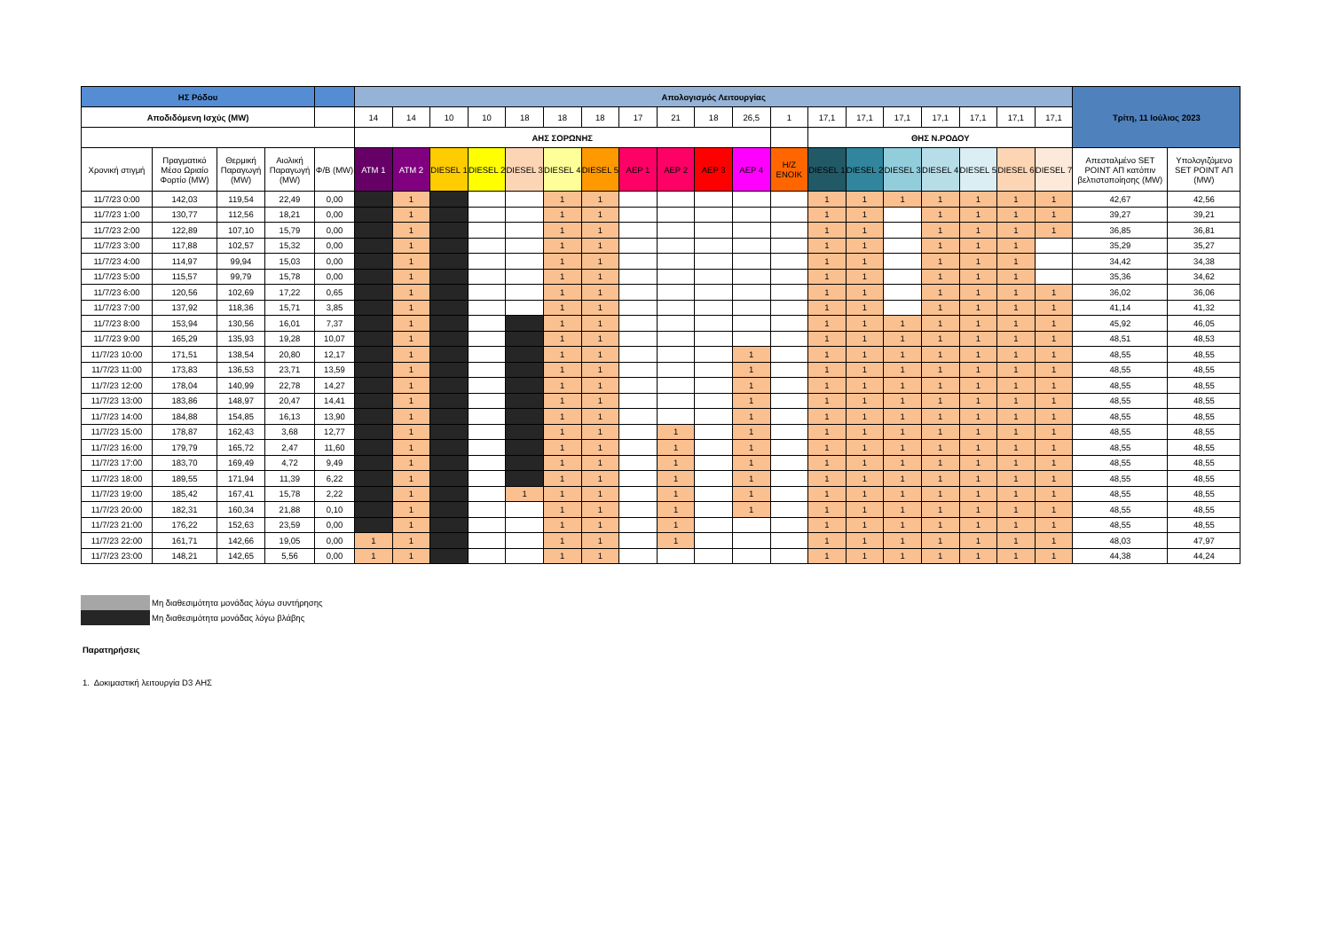| ΗΣ Ρόδου | | | | | Απολογισμός Λειτουργίας | | | | | | | | | | | | | | | | | | | Τρίτη, 11 Ιούλιος 2023 | |
| --- | --- | --- | --- | --- | --- | --- | --- | --- | --- | --- | --- | --- | --- | --- | --- | --- | --- | --- | --- | --- | --- | --- | --- | --- | --- |
| Αποδιδόμενη Ισχύς (MW) | | | | | 14 | 14 | 10 | 10 | 18 | 18 | 18 | 17 | 21 | 18 | 26,5 | 1 | 17,1 | 17,1 | 17,1 | 17,1 | 17,1 | 17,1 | 17,1 | | |
| | | | | | ΑΗΣ ΣΟΡΩΝΗΣ | | | | | | | | | | | | ΘΗΣ Ν.ΡΟΔΟΥ | | | | | | | | |
| Χρονική στιγμή | Πραγματικό Μέσο Ωριαίο Φορτίο (MW) | Θερμική Παραγωγή (MW) | Αιολική Παραγωγή (MW) | Φ/Β (MW) | ATM 1 | ATM 2 | DIESEL 1 | DIESEL 2 | DIESEL 3 | DIESEL 4 | DIESEL 5 | ΑΕΡ 1 | ΑΕΡ 2 | ΑΕΡ 3 | ΑΕΡ 4 | Η/Ζ ΕΝΟΙΚ | DIESEL 1 | DIESEL 2 | DIESEL 3 | DIESEL 4 | DIESEL 5 | DIESEL 6 | DIESEL 7 | Απεσταλμένο SET POINT ΑΠ κατόπιν βελτιστοποίησης (MW) | Υπολογιζόμενο SET POINT ΑΠ (MW) |
| 11/7/23 0:00 | 142,03 | 119,54 | 22,49 | 0,00 | | 1 | | | | 1 | 1 | | | | | | 1 | 1 | 1 | 1 | 1 | 1 | 1 | 42,67 | 42,56 |
| 11/7/23 1:00 | 130,77 | 112,56 | 18,21 | 0,00 | | 1 | | | | 1 | 1 | | | | | | 1 | 1 | | 1 | 1 | 1 | 1 | 39,27 | 39,21 |
| 11/7/23 2:00 | 122,89 | 107,10 | 15,79 | 0,00 | | 1 | | | | 1 | 1 | | | | | | 1 | 1 | | 1 | 1 | 1 | 1 | 36,85 | 36,81 |
| 11/7/23 3:00 | 117,88 | 102,57 | 15,32 | 0,00 | | 1 | | | | 1 | 1 | | | | | | 1 | 1 | | 1 | 1 | 1 | | 35,29 | 35,27 |
| 11/7/23 4:00 | 114,97 | 99,94 | 15,03 | 0,00 | | 1 | | | | 1 | 1 | | | | | | 1 | 1 | | 1 | 1 | 1 | | 34,42 | 34,38 |
| 11/7/23 5:00 | 115,57 | 99,79 | 15,78 | 0,00 | | 1 | | | | 1 | 1 | | | | | | 1 | 1 | | 1 | 1 | 1 | | 35,36 | 34,62 |
| 11/7/23 6:00 | 120,56 | 102,69 | 17,22 | 0,65 | | 1 | | | | 1 | 1 | | | | | | 1 | 1 | | 1 | 1 | 1 | 1 | 36,02 | 36,06 |
| 11/7/23 7:00 | 137,92 | 118,36 | 15,71 | 3,85 | | 1 | | | | 1 | 1 | | | | | | 1 | 1 | | 1 | 1 | 1 | 1 | 41,14 | 41,32 |
| 11/7/23 8:00 | 153,94 | 130,56 | 16,01 | 7,37 | | 1 | | | | 1 | 1 | | | | | | 1 | 1 | 1 | 1 | 1 | 1 | 1 | 45,92 | 46,05 |
| 11/7/23 9:00 | 165,29 | 135,93 | 19,28 | 10,07 | | 1 | | | | 1 | 1 | | | | | | 1 | 1 | 1 | 1 | 1 | 1 | 1 | 48,51 | 48,53 |
| 11/7/23 10:00 | 171,51 | 138,54 | 20,80 | 12,17 | | 1 | | | | 1 | 1 | | | | 1 | | 1 | 1 | 1 | 1 | 1 | 1 | 1 | 48,55 | 48,55 |
| 11/7/23 11:00 | 173,83 | 136,53 | 23,71 | 13,59 | | 1 | | | | 1 | 1 | | | | 1 | | 1 | 1 | 1 | 1 | 1 | 1 | 1 | 48,55 | 48,55 |
| 11/7/23 12:00 | 178,04 | 140,99 | 22,78 | 14,27 | | 1 | | | | 1 | 1 | | | | 1 | | 1 | 1 | 1 | 1 | 1 | 1 | 1 | 48,55 | 48,55 |
| 11/7/23 13:00 | 183,86 | 148,97 | 20,47 | 14,41 | | 1 | | | | 1 | 1 | | | | 1 | | 1 | 1 | 1 | 1 | 1 | 1 | 1 | 48,55 | 48,55 |
| 11/7/23 14:00 | 184,88 | 154,85 | 16,13 | 13,90 | | 1 | | | | 1 | 1 | | | | 1 | | 1 | 1 | 1 | 1 | 1 | 1 | 1 | 48,55 | 48,55 |
| 11/7/23 15:00 | 178,87 | 162,43 | 3,68 | 12,77 | | 1 | | | | 1 | 1 | | 1 | | 1 | | 1 | 1 | 1 | 1 | 1 | 1 | 1 | 48,55 | 48,55 |
| 11/7/23 16:00 | 179,79 | 165,72 | 2,47 | 11,60 | | 1 | | | | 1 | 1 | | 1 | | 1 | | 1 | 1 | 1 | 1 | 1 | 1 | 1 | 48,55 | 48,55 |
| 11/7/23 17:00 | 183,70 | 169,49 | 4,72 | 9,49 | | 1 | | | | 1 | 1 | | 1 | | 1 | | 1 | 1 | 1 | 1 | 1 | 1 | 1 | 48,55 | 48,55 |
| 11/7/23 18:00 | 189,55 | 171,94 | 11,39 | 6,22 | | 1 | | | | 1 | 1 | | 1 | | 1 | | 1 | 1 | 1 | 1 | 1 | 1 | 1 | 48,55 | 48,55 |
| 11/7/23 19:00 | 185,42 | 167,41 | 15,78 | 2,22 | | 1 | | | 1 | 1 | 1 | | 1 | | 1 | | 1 | 1 | 1 | 1 | 1 | 1 | 1 | 48,55 | 48,55 |
| 11/7/23 20:00 | 182,31 | 160,34 | 21,88 | 0,10 | | 1 | | | | 1 | 1 | | 1 | | 1 | | 1 | 1 | 1 | 1 | 1 | 1 | 1 | 48,55 | 48,55 |
| 11/7/23 21:00 | 176,22 | 152,63 | 23,59 | 0,00 | | 1 | | | | 1 | 1 | | 1 | | | | 1 | 1 | 1 | 1 | 1 | 1 | 1 | 48,55 | 48,55 |
| 11/7/23 22:00 | 161,71 | 142,66 | 19,05 | 0,00 | 1 | 1 | | | | 1 | 1 | | 1 | | | | 1 | 1 | 1 | 1 | 1 | 1 | 1 | 48,03 | 47,97 |
| 11/7/23 23:00 | 148,21 | 142,65 | 5,56 | 0,00 | 1 | 1 | | | | 1 | 1 | | | | | | 1 | 1 | 1 | 1 | 1 | 1 | 1 | 44,38 | 44,24 |
Μη διαθεσιμότητα μονάδας λόγω συντήρησης
Μη διαθεσιμότητα μονάδας λόγω βλάβης
Παρατηρήσεις
1. Δοκιμαστική λειτουργία D3 ΑΗΣ